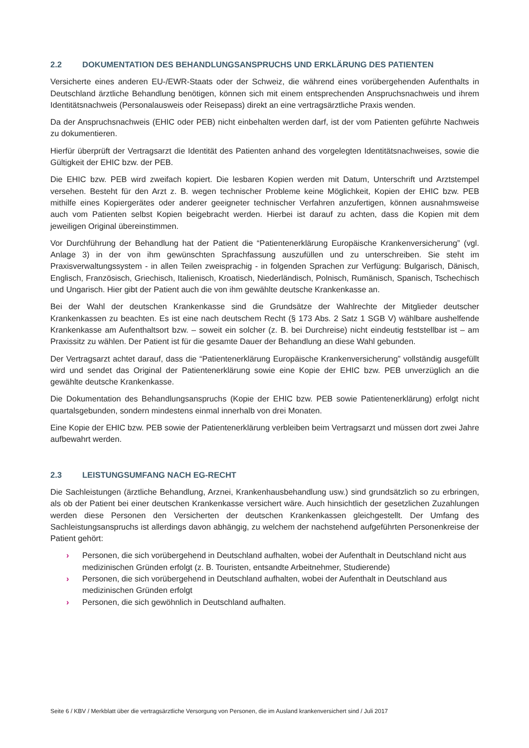2.2 DOKUMENTATION DES BEHANDLUNGSANSPRUCHS UND ERKLÄRUNG DES PATIENTEN
Versicherte eines anderen EU-/EWR-Staats oder der Schweiz, die während eines vorübergehenden Aufenthalts in Deutschland ärztliche Behandlung benötigen, können sich mit einem entsprechenden Anspruchsnachweis und ihrem Identitätsnachweis (Personalausweis oder Reisepass) direkt an eine vertragsärztliche Praxis wenden.
Da der Anspruchsnachweis (EHIC oder PEB) nicht einbehalten werden darf, ist der vom Patienten geführte Nachweis zu dokumentieren.
Hierfür überprüft der Vertragsarzt die Identität des Patienten anhand des vorgelegten Identitätsnachweises, sowie die Gültigkeit der EHIC bzw. der PEB.
Die EHIC bzw. PEB wird zweifach kopiert. Die lesbaren Kopien werden mit Datum, Unterschrift und Arztstempel versehen. Besteht für den Arzt z. B. wegen technischer Probleme keine Möglichkeit, Kopien der EHIC bzw. PEB mithilfe eines Kopiergerätes oder anderer geeigneter technischer Verfahren anzufertigen, können ausnahmsweise auch vom Patienten selbst Kopien beigebracht werden. Hierbei ist darauf zu achten, dass die Kopien mit dem jeweiligen Original übereinstimmen.
Vor Durchführung der Behandlung hat der Patient die “Patientenerklärung Europäische Krankenversicherung” (vgl. Anlage 3) in der von ihm gewünschten Sprachfassung auszufüllen und zu unterschreiben. Sie steht im Praxisverwaltungssystem - in allen Teilen zweisprachig - in folgenden Sprachen zur Verfügung: Bulgarisch, Dänisch, Englisch, Französisch, Griechisch, Italienisch, Kroatisch, Niederländisch, Polnisch, Rumänisch, Spanisch, Tschechisch und Ungarisch. Hier gibt der Patient auch die von ihm gewählte deutsche Krankenkasse an.
Bei der Wahl der deutschen Krankenkasse sind die Grundsätze der Wahlrechte der Mitglieder deutscher Krankenkassen zu beachten. Es ist eine nach deutschem Recht (§ 173 Abs. 2 Satz 1 SGB V) wählbare aushelfende Krankenkasse am Aufenthaltsort bzw. – soweit ein solcher (z. B. bei Durchreise) nicht eindeutig feststellbar ist – am Praxissitz zu wählen. Der Patient ist für die gesamte Dauer der Behandlung an diese Wahl gebunden.
Der Vertragsarzt achtet darauf, dass die “Patientenerklärung Europäische Krankenversicherung” vollständig ausgefüllt wird und sendet das Original der Patientenerklärung sowie eine Kopie der EHIC bzw. PEB unverzüglich an die gewählte deutsche Krankenkasse.
Die Dokumentation des Behandlungsanspruchs (Kopie der EHIC bzw. PEB sowie Patientenerklärung) erfolgt nicht quartalsgebunden, sondern mindestens einmal innerhalb von drei Monaten.
Eine Kopie der EHIC bzw. PEB sowie der Patientenerklärung verbleiben beim Vertragsarzt und müssen dort zwei Jahre aufbewahrt werden.
2.3 LEISTUNGSUMFANG NACH EG-RECHT
Die Sachleistungen (ärztliche Behandlung, Arznei, Krankenhausbehandlung usw.) sind grundsätzlich so zu erbringen, als ob der Patient bei einer deutschen Krankenkasse versichert wäre. Auch hinsichtlich der gesetzlichen Zuzahlungen werden diese Personen den Versicherten der deutschen Krankenkassen gleichgestellt. Der Umfang des Sachleistungsanspruchs ist allerdings davon abhängig, zu welchem der nachstehend aufgeführten Personenkreise der Patient gehört:
› Personen, die sich vorübergehend in Deutschland aufhalten, wobei der Aufenthalt in Deutschland nicht aus medizinischen Gründen erfolgt (z. B. Touristen, entsandte Arbeitnehmer, Studierende)
› Personen, die sich vorübergehend in Deutschland aufhalten, wobei der Aufenthalt in Deutschland aus medizinischen Gründen erfolgt
› Personen, die sich gewöhnlich in Deutschland aufhalten.
Seite 6 / KBV / Merkblatt über die vertragsärztliche Versorgung von Personen, die im Ausland krankenversichert sind / Juli 2017